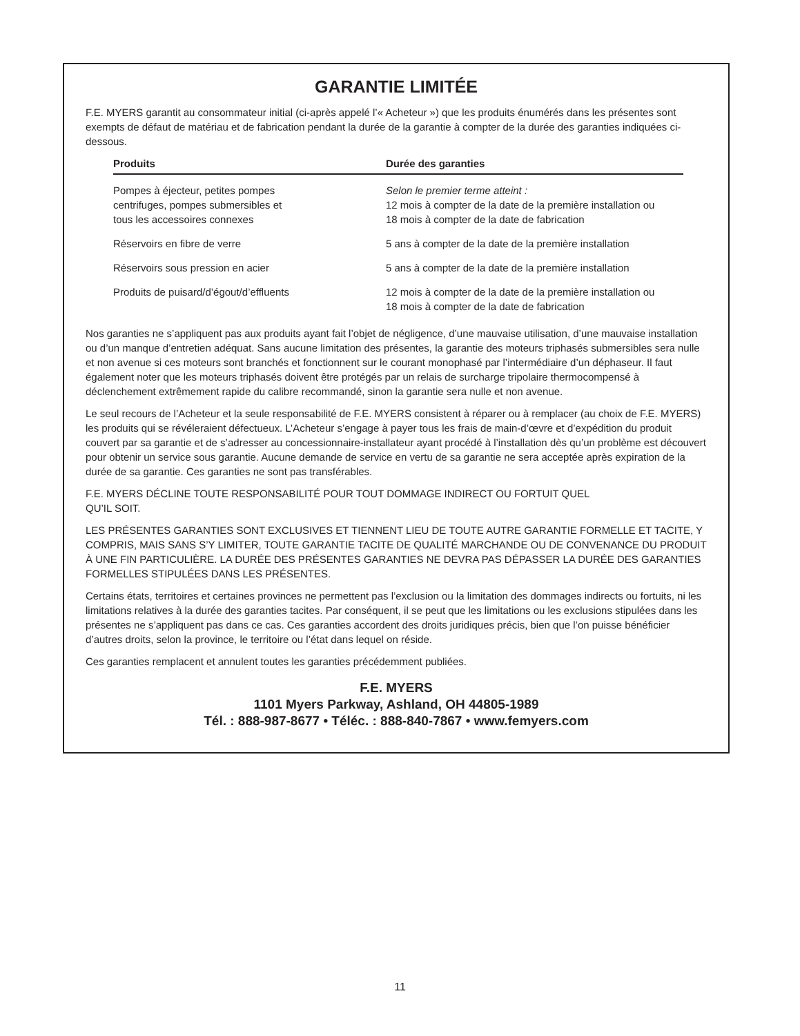GARANTIE LIMITÉE
F.E. MYERS garantit au consommateur initial (ci-après appelé l’« Acheteur ») que les produits énumérés dans les présentes sont exempts de défaut de matériau et de fabrication pendant la durée de la garantie à compter de la durée des garanties indiquées ci-dessous.
| Produits | Durée des garanties |
| --- | --- |
| Pompes à éjecteur, petites pompes centrifuges, pompes submersibles et tous les accessoires connexes | Selon le premier terme atteint : 12 mois à compter de la date de la première installation ou 18 mois à compter de la date de fabrication |
| Réservoirs en fibre de verre | 5 ans à compter de la date de la première installation |
| Réservoirs sous pression en acier | 5 ans à compter de la date de la première installation |
| Produits de puisard/d’égout/d’effluents | 12 mois à compter de la date de la première installation ou 18 mois à compter de la date de fabrication |
Nos garanties ne s’appliquent pas aux produits ayant fait l’objet de négligence, d’une mauvaise utilisation, d’une mauvaise installation ou d’un manque d’entretien adéquat. Sans aucune limitation des présentes, la garantie des moteurs triphasés submersibles sera nulle et non avenue si ces moteurs sont branchés et fonctionnent sur le courant monophasé par l’intermédiaire d’un déphaseur. Il faut également noter que les moteurs triphasés doivent être protégés par un relais de surcharge tripolaire thermocompensé à déclenchement extrêmement rapide du calibre recommandé, sinon la garantie sera nulle et non avenue.
Le seul recours de l’Acheteur et la seule responsabilité de F.E. MYERS consistent à réparer ou à remplacer (au choix de F.E. MYERS) les produits qui se révéleraient défectueux. L’Acheteur s’engage à payer tous les frais de main-d’œvre et d’expédition du produit couvert par sa garantie et de s’adresser au concessionnaire-installateur ayant procédé à l’installation dès qu’un problème est découvert pour obtenir un service sous garantie. Aucune demande de service en vertu de sa garantie ne sera acceptée après expiration de la durée de sa garantie. Ces garanties ne sont pas transférables.
F.E. MYERS DÉCLINE TOUTE RESPONSABILITÉ POUR TOUT DOMMAGE INDIRECT OU FORTUIT QUEL
QU’IL SOIT.
LES PRÉSENTES GARANTIES SONT EXCLUSIVES ET TIENNENT LIEU DE TOUTE AUTRE GARANTIE FORMELLE ET TACITE, Y COMPRIS, MAIS SANS S’Y LIMITER, TOUTE GARANTIE TACITE DE QUALITÉ MARCHANDE OU DE CONVENANCE DU PRODUIT À UNE FIN PARTICULIÈRE. LA DURÉE DES PRÉSENTES GARANTIES NE DEVRA PAS DÉPASSER LA DURÉE DES GARANTIES FORMELLES STIPULÉES DANS LES PRÉSENTES.
Certains états, territoires et certaines provinces ne permettent pas l’exclusion ou la limitation des dommages indirects ou fortuits, ni les limitations relatives à la durée des garanties tacites. Par conséquent, il se peut que les limitations ou les exclusions stipulées dans les présentes ne s’appliquent pas dans ce cas. Ces garanties accordent des droits juridiques précis, bien que l’on puisse bénéficier d’autres droits, selon la province, le territoire ou l’état dans lequel on réside.
Ces garanties remplacent et annulent toutes les garanties précédemment publiées.
F.E. MYERS
1101 Myers Parkway, Ashland, OH 44805-1989
Tél. : 888-987-8677 • Téléc. : 888-840-7867 • www.femyers.com
11